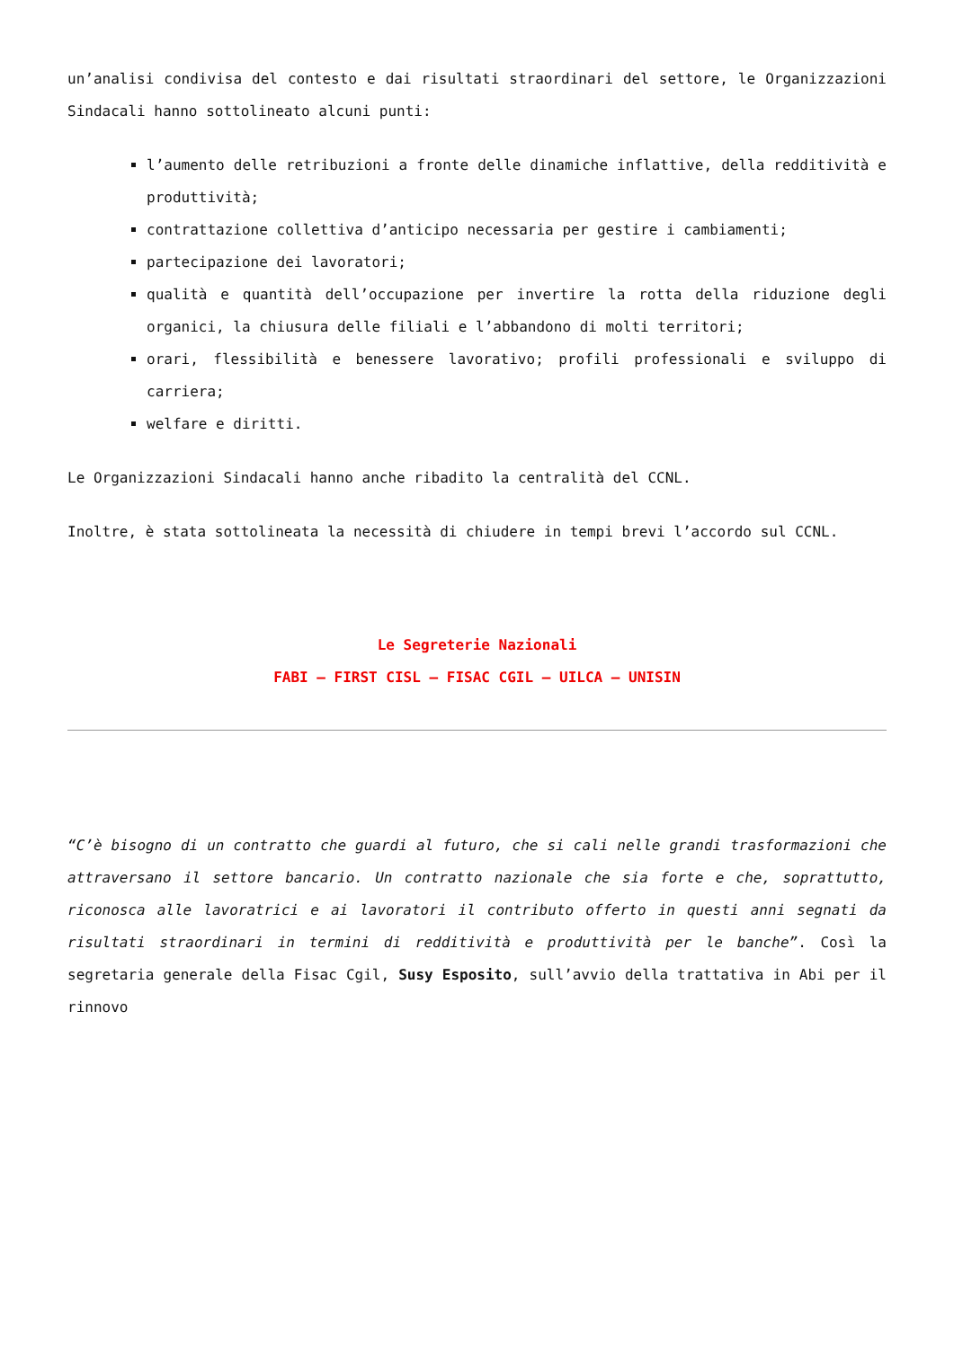un’analisi condivisa del contesto e dai risultati straordinari del settore, le Organizzazioni Sindacali hanno sottolineato alcuni punti:
l’aumento delle retribuzioni a fronte delle dinamiche inflattive, della redditività e produttività;
contrattazione collettiva d’anticipo necessaria per gestire i cambiamenti;
partecipazione dei lavoratori;
qualità e quantità dell’occupazione per invertire la rotta della riduzione degli organici, la chiusura delle filiali e l’abbandono di molti territori;
orari, flessibilità e benessere lavorativo; profili professionali e sviluppo di carriera;
welfare e diritti.
Le Organizzazioni Sindacali hanno anche ribadito la centralità del CCNL.
Inoltre, è stata sottolineata la necessità di chiudere in tempi brevi l’accordo sul CCNL.
Le Segreterie Nazionali
FABI – FIRST CISL – FISAC CGIL – UILCA – UNISIN
“C’è bisogno di un contratto che guardi al futuro, che si cali nelle grandi trasformazioni che attraversano il settore bancario. Un contratto nazionale che sia forte e che, soprattutto, riconosca alle lavoratrici e ai lavoratori il contributo offerto in questi anni segnati da risultati straordinari in termini di redditività e produttività per le banche”. Così la segretaria generale della Fisac Cgil, Susy Esposito, sull’avvio della trattativa in Abi per il rinnovo